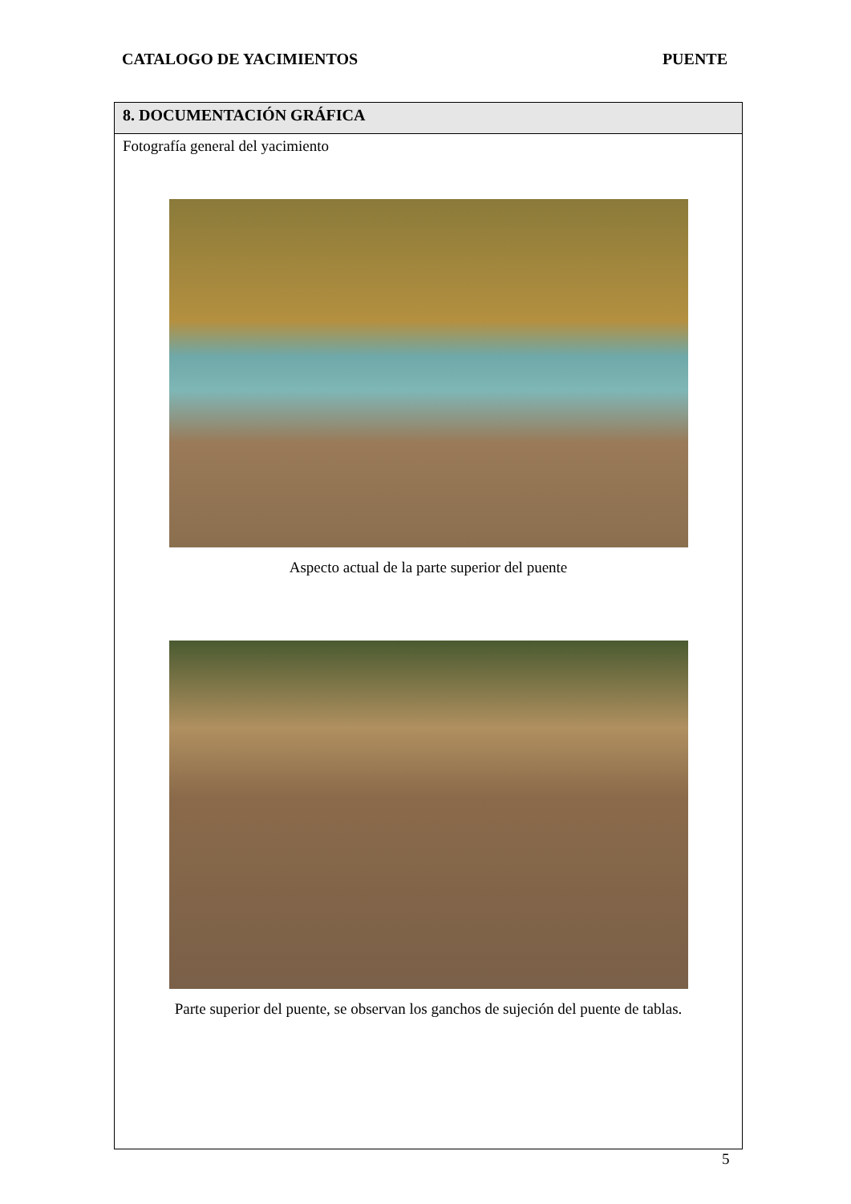CATALOGO DE YACIMIENTOS PUENTE
| 8. DOCUMENTACIÓN GRÁFICA |
| --- |
| Fotografía general del yacimiento Aspecto actual de la parte superior del puente Parte superior del puente, se observan los ganchos de sujeción del puente de tablas. |
5